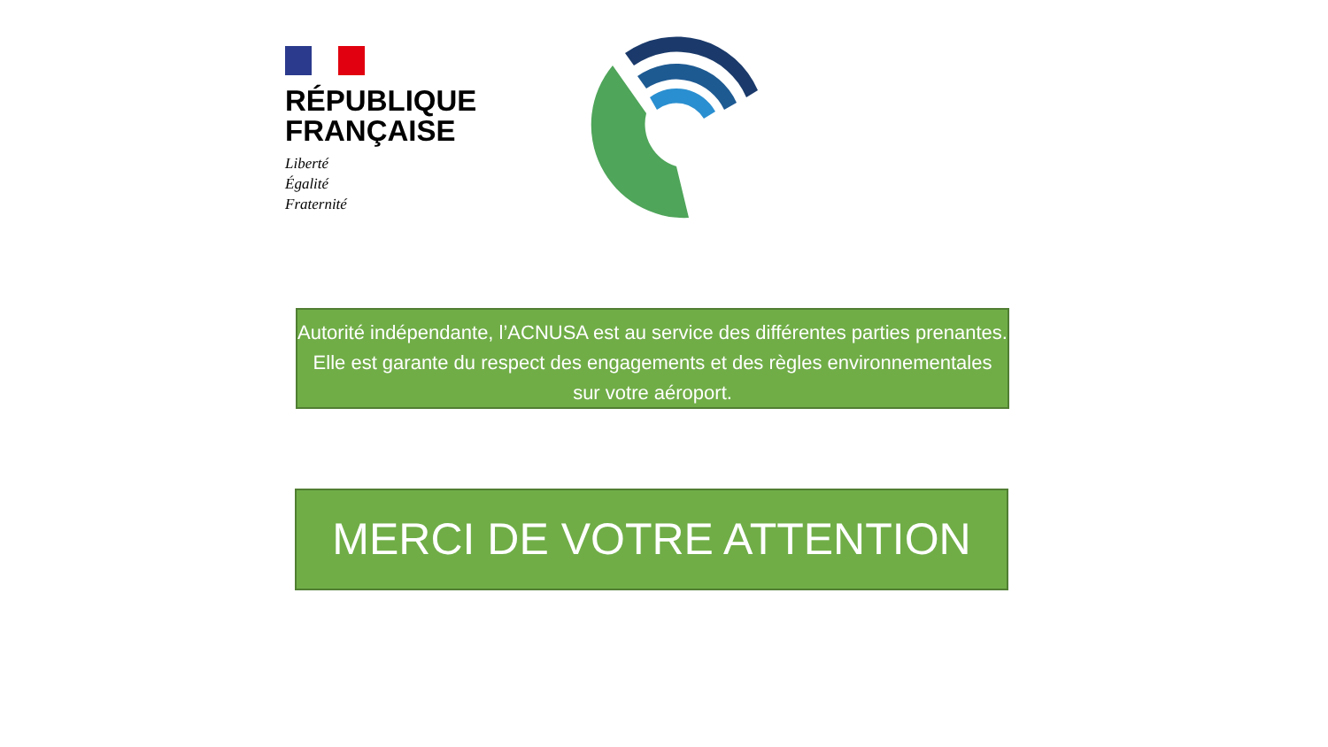RÉPUBLIQUE
FRANÇAISE
Liberté
Égalité
Fraternité
Autorité indépendante, l’ACNUSA est au service des différentes parties prenantes. Elle est garante du respect des engagements et des règles environnementales sur votre aéroport.
MERCI DE VOTRE ATTENTION